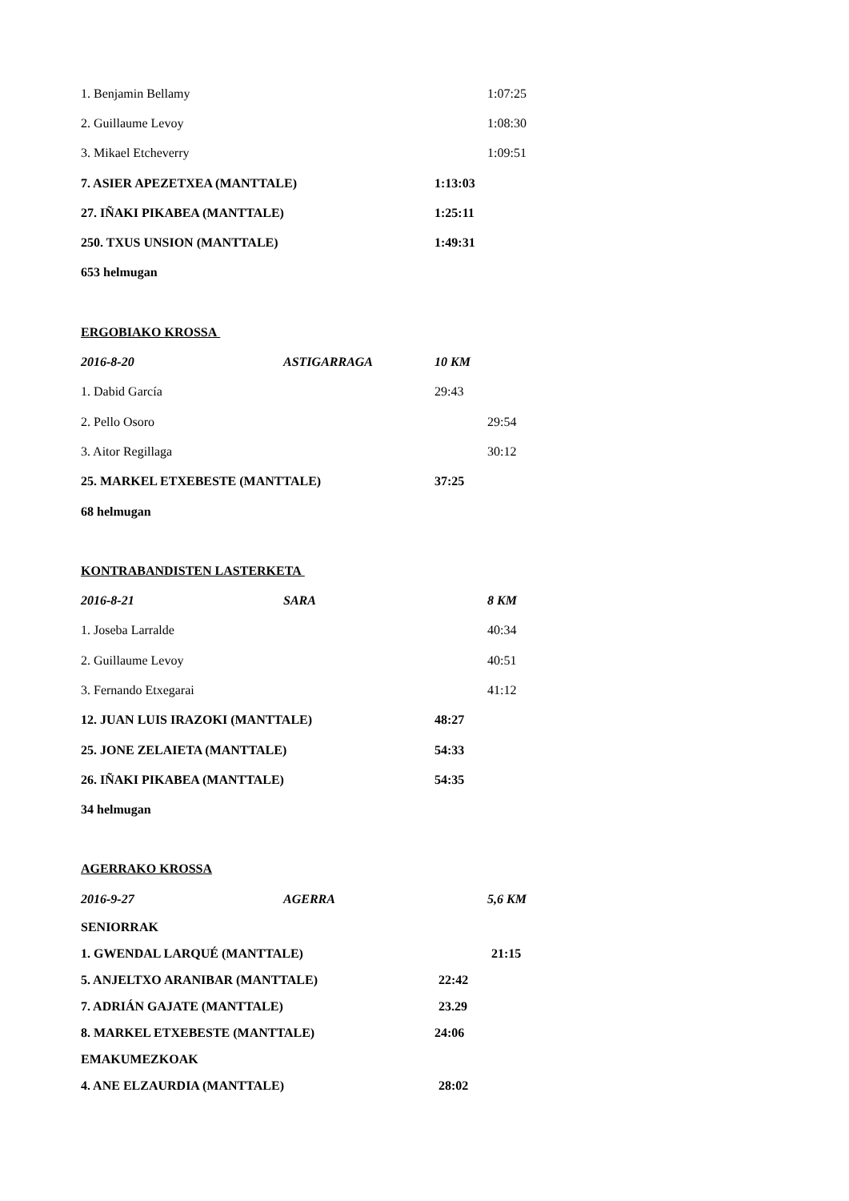1. Benjamin Bellamy 1:07:25
2. Guillaume Levoy 1:08:30
3. Mikael Etcheverry 1:09:51
7. ASIER APEZETXEA (MANTTALE) 1:13:03
27. IÑAKI PIKABEA (MANTTALE) 1:25:11
250. TXUS UNSION (MANTTALE) 1:49:31
653 helmugan
ERGOBIAKO KROSSA
2016-8-20 ASTIGARRAGA 10 KM
1. Dabid García 29:43
2. Pello Osoro 29:54
3. Aitor Regillaga 30:12
25. MARKEL ETXEBESTE (MANTTALE) 37:25
68 helmugan
KONTRABANDISTEN LASTERKETA
2016-8-21 SARA 8 KM
1. Joseba Larralde 40:34
2. Guillaume Levoy 40:51
3. Fernando Etxegarai 41:12
12. JUAN LUIS IRAZOKI (MANTTALE) 48:27
25. JONE ZELAIETA (MANTTALE) 54:33
26. IÑAKI PIKABEA (MANTTALE) 54:35
34 helmugan
AGERRAKO KROSSA
2016-9-27 AGERRA 5,6 KM
SENIORRAK
1. GWENDAL LARQUÉ (MANTTALE) 21:15
5. ANJELTXO ARANIBAR (MANTTALE) 22:42
7. ADRIÁN GAJATE (MANTTALE) 23.29
8. MARKEL ETXEBESTE (MANTTALE) 24:06
EMAKUMEZKOAK
4. ANE ELZAURDIA (MANTTALE) 28:02